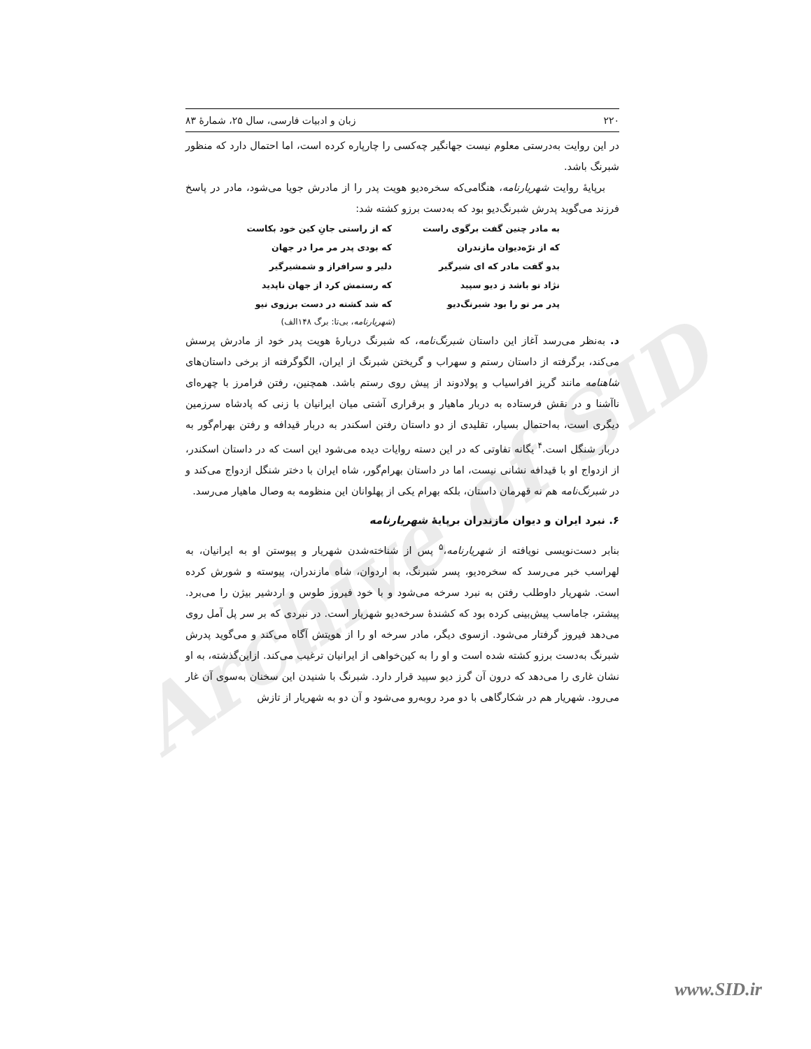Archive of SID
۲۲۰ زبان و ادبیات فارسی، سال ۲۵، شمارهٔ ۸۳
در این روایت به‌درستی معلوم نیست جهانگیر چه‌کسی را چارپاره کرده است، اما احتمال دارد که منظور شبرنگ باشد.
برپایهٔ روایت شهریارنامه، هنگامی‌که سخره‌دیو هویت پدر را از مادرش جویا می‌شود، مادر در پاسخ فرزند می‌گوید پدرش شبرنگ‌دیو بود که به‌دست برزو کشته شد:
به مادر چنین گفت برگوی راست که از راستی جانِ کین خود بکاست که از نرّه‌دیوان مازندران که بودی پدر مر مرا در جهان بدو گفت مادر که ای شیرگیر دلیر و سرافراز و شمشیرگیر نژاد تو باشد ز دیو سپید که رستمش کرد از جهان ناپدید پدر مر تو را بود شبرنگ‌دیو که شد کشته در دست برزوی نیو
(شهریارنامه، بی‌تا: برگ ۱۴۸الف)
د. به‌نظر می‌رسد آغاز این داستان شبرنگ‌نامه، که شبرنگ دربارهٔ هویت پدر خود از مادرش پرسش می‌کند، برگرفته از داستان رستم و سهراب و گریختن شبرنگ از ایران، الگوگرفته از برخی داستان‌های شاهنامه مانند گریز افراسیاب و پولادوند از پیش روی رستم باشد. همچنین، رفتن فرامرز با چهره‌ای ناآشنا و در نقش فرستاده به دربار ماهیار و برقراری آشتی میان ایرانیان با زنی که پادشاه سرزمین دیگری است، به‌احتمال بسیار، تقلیدی از دو داستان رفتن اسکندر به دربار قیدافه و رفتن بهرام‌گور به دربار شنگل است.<sup>۴</sup> یگانه تفاوتی که در این دسته روایات دیده می‌شود این است که در داستان اسکندر، از ازدواج او با قیدافه نشانی نیست، اما در داستان بهرام‌گور، شاه ایران با دختر شنگل ازدواج می‌کند و در شبرنگ‌نامه هم نه قهرمان داستان، بلکه بهرام یکی از پهلوانان این منظومه به وصال ماهیار می‌رسد.
۶. نبرد ایران و دیوان مازندران برپایهٔ شهریارنامه
بنابر دست‌نویسی نویافته از شهریارنامه،<sup>۵</sup> پس از شناخته‌شدن شهریار و پیوستن او به ایرانیان، به لهراسب خبر می‌رسد که سخره‌دیو، پسر شبرنگ، به اردوان، شاه مازندران، پیوسته و شورش کرده است. شهریار داوطلب رفتن به نبرد سرخه می‌شود و با خود فیروز طوس و اردشیر بیژن را می‌برد. پیشتر، جاماسب پیش‌بینی کرده بود که کشندهٔ سرخه‌دیو شهریار است. در نبردی که بر سر پل آمل روی می‌دهد فیروز گرفتار می‌شود. ازسوی دیگر، مادر سرخه او را از هویتش آگاه می‌کند و می‌گوید پدرش شبرنگ به‌دست برزو کشته شده است و او را به کین‌خواهی از ایرانیان ترغیب می‌کند. ازاین‌گذشته، به او نشان غاری را می‌دهد که درون آن گرز دیو سپید قرار دارد. شبرنگ با شنیدن این سخنان به‌سوی آن غار می‌رود. شهریار هم در شکارگاهی با دو مرد روبه‌رو می‌شود و آن دو به شهریار از تازش
www.SID.ir